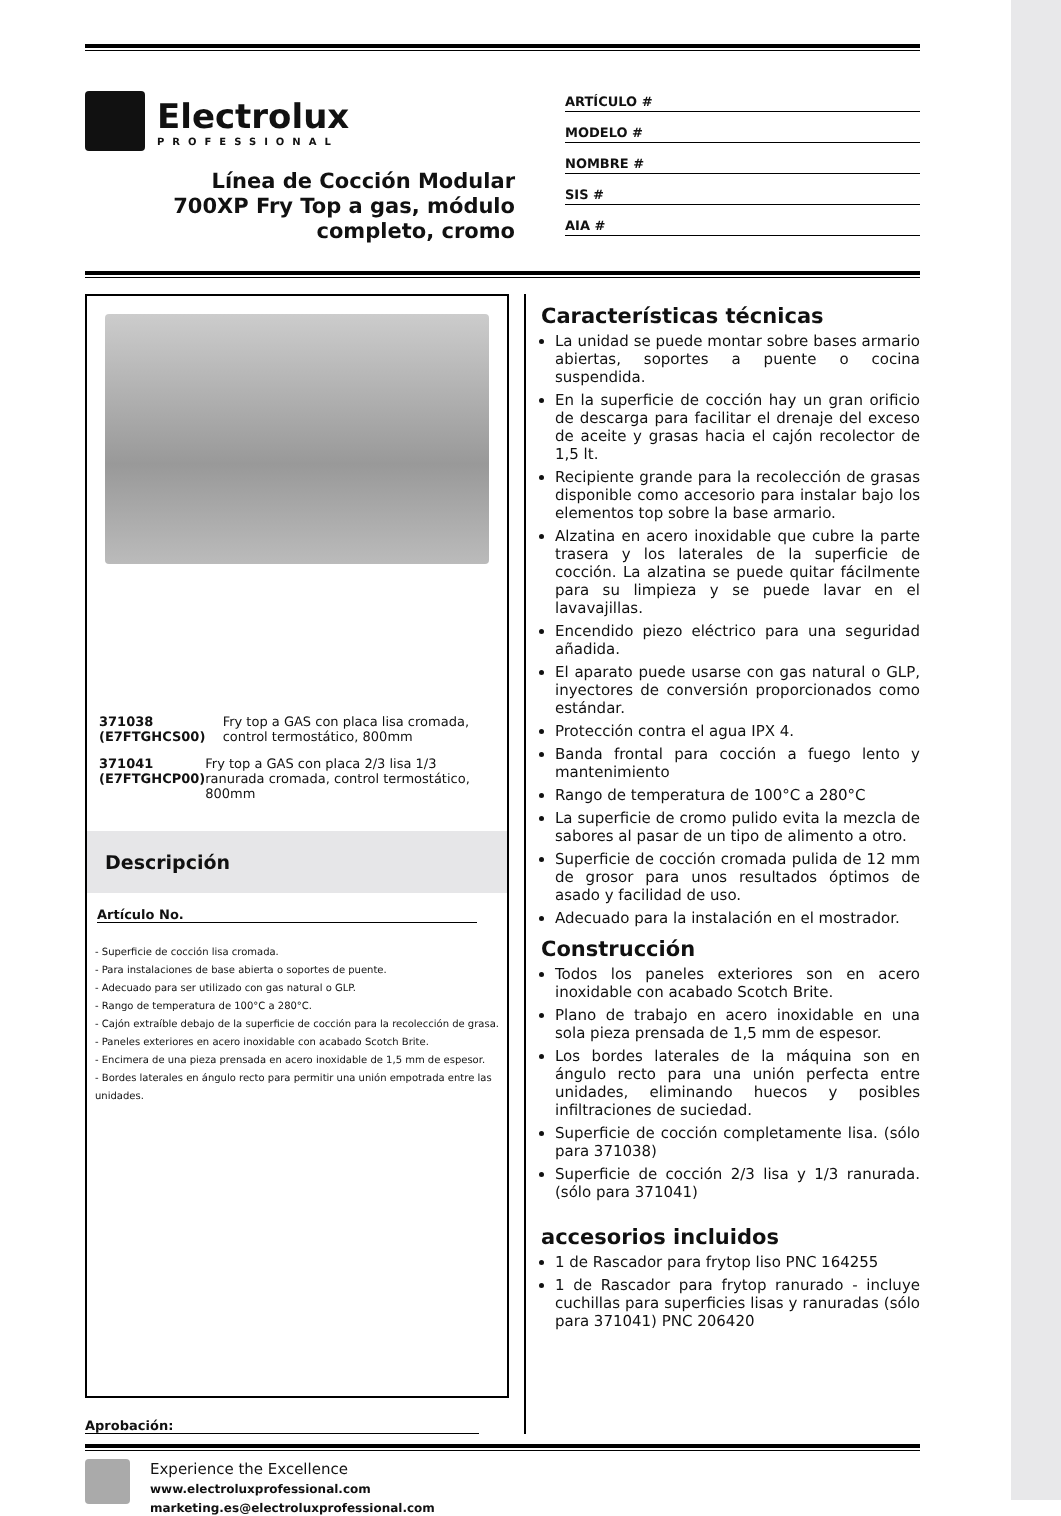Electrolux
PROFESSIONAL
Línea de Cocción Modular
700XP Fry Top a gas, módulo
completo, cromo
ARTÍCULO #
MODELO #
NOMBRE #
SIS #
AIA #
371038 (E7FTGHCS00) Fry top a GAS con placa lisa cromada, control termostático, 800mm
371041 (E7FTGHCP00) Fry top a GAS con placa 2/3 lisa 1/3 ranurada cromada, control termostático, 800mm
Descripción
Artículo No.
- Superficie de cocción lisa cromada.
- Para instalaciones de base abierta o soportes de puente.
- Adecuado para ser utilizado con gas natural o GLP.
- Rango de temperatura de 100°C a 280°C.
- Cajón extraíble debajo de la superficie de cocción para la recolección de grasa.
- Paneles exteriores en acero inoxidable con acabado Scotch Brite.
- Encimera de una pieza prensada en acero inoxidable de 1,5 mm de espesor.
- Bordes laterales en ángulo recto para permitir una unión empotrada entre las unidades.
Aprobación:
Características técnicas
La unidad se puede montar sobre bases armario abiertas, soportes a puente o cocina suspendida.
En la superficie de cocción hay un gran orificio de descarga para facilitar el drenaje del exceso de aceite y grasas hacia el cajón recolector de 1,5 lt.
Recipiente grande para la recolección de grasas disponible como accesorio para instalar bajo los elementos top sobre la base armario.
Alzatina en acero inoxidable que cubre la parte trasera y los laterales de la superficie de cocción. La alzatina se puede quitar fácilmente para su limpieza y se puede lavar en el lavavajillas.
Encendido piezo eléctrico para una seguridad añadida.
El aparato puede usarse con gas natural o GLP, inyectores de conversión proporcionados como estándar.
Protección contra el agua IPX 4.
Banda frontal para cocción a fuego lento y mantenimiento
Rango de temperatura de 100°C a 280°C
La superficie de cromo pulido evita la mezcla de sabores al pasar de un tipo de alimento a otro.
Superficie de cocción cromada pulida de 12 mm de grosor para unos resultados óptimos de asado y facilidad de uso.
Adecuado para la instalación en el mostrador.
Construcción
Todos los paneles exteriores son en acero inoxidable con acabado Scotch Brite.
Plano de trabajo en acero inoxidable en una sola pieza prensada de 1,5 mm de espesor.
Los bordes laterales de la máquina son en ángulo recto para una unión perfecta entre unidades, eliminando huecos y posibles infiltraciones de suciedad.
Superficie de cocción completamente lisa. (sólo para 371038)
Superficie de cocción 2/3 lisa y 1/3 ranurada. (sólo para 371041)
accesorios incluidos
1 de Rascador para frytop liso PNC 164255
1 de Rascador para frytop ranurado - incluye cuchillas para superficies lisas y ranuradas (sólo para 371041) PNC 206420
Experience the Excellence
www.electroluxprofessional.com
marketing.es@electroluxprofessional.com